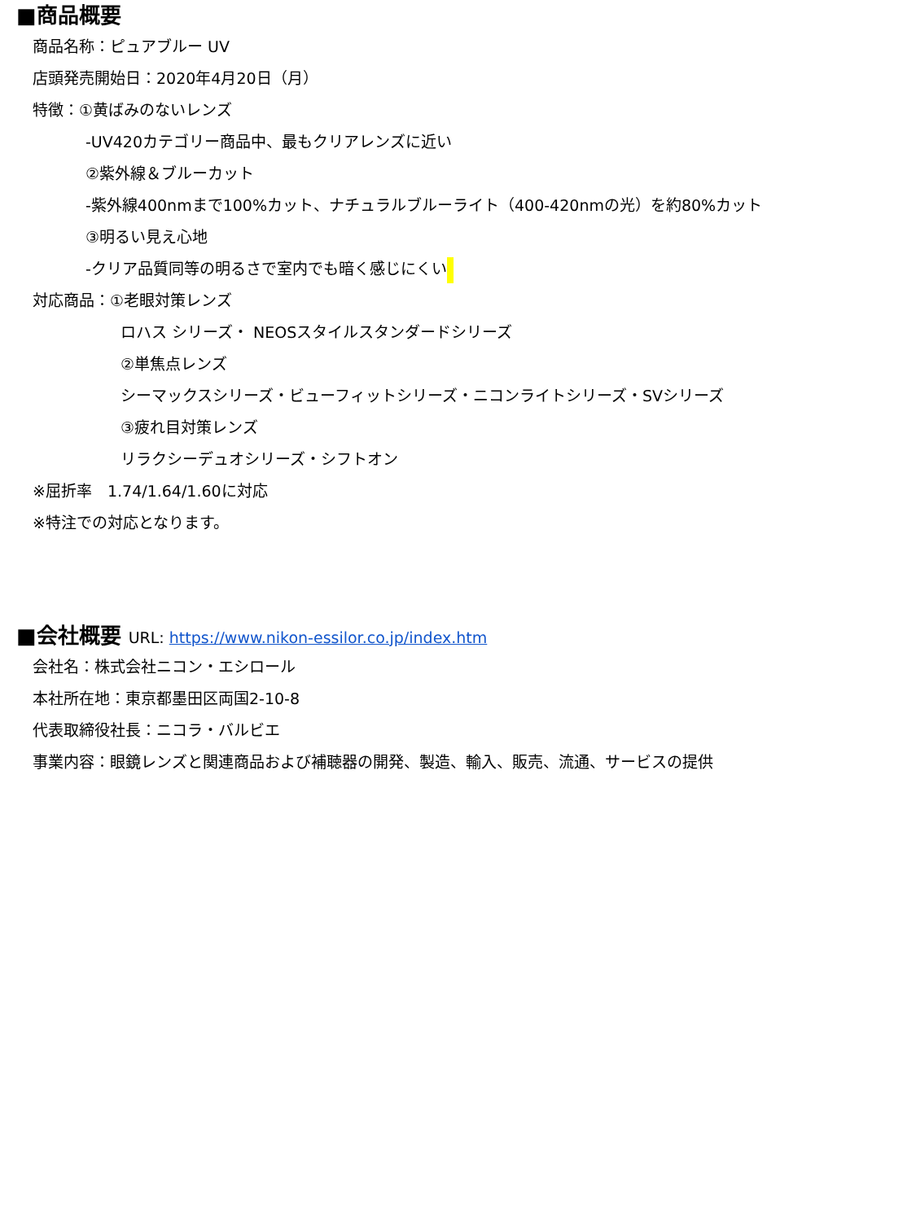■商品概要
商品名称：ピュアブルー UV
店頭発売開始日：2020年4月20日（月）
特徴：①黄ばみのないレンズ
-UV420カテゴリー商品中、最もクリアレンズに近い
②紫外線＆ブルーカット
-紫外線400nmまで100%カット、ナチュラルブルーライト（400-420nmの光）を約80%カット
③明るい見え心地
-クリア品質同等の明るさで室内でも暗く感じにくい
対応商品：①老眼対策レンズ
ロハス シリーズ・ NEOSスタイルスタンダードシリーズ
②単焦点レンズ
シーマックスシリーズ・ビューフィットシリーズ・ニコンライトシリーズ・SVシリーズ
③疲れ目対策レンズ
リラクシーデュオシリーズ・シフトオン
※屈折率　1.74/1.64/1.60に対応
※特注での対応となります。
■会社概要 URL: https://www.nikon-essilor.co.jp/index.htm
会社名：株式会社ニコン・エシロール
本社所在地：東京都墨田区両国2-10-8
代表取締役社長：ニコラ・バルビエ
事業内容：眼鏡レンズと関連商品および補聴器の開発、製造、輸入、販売、流通、サービスの提供